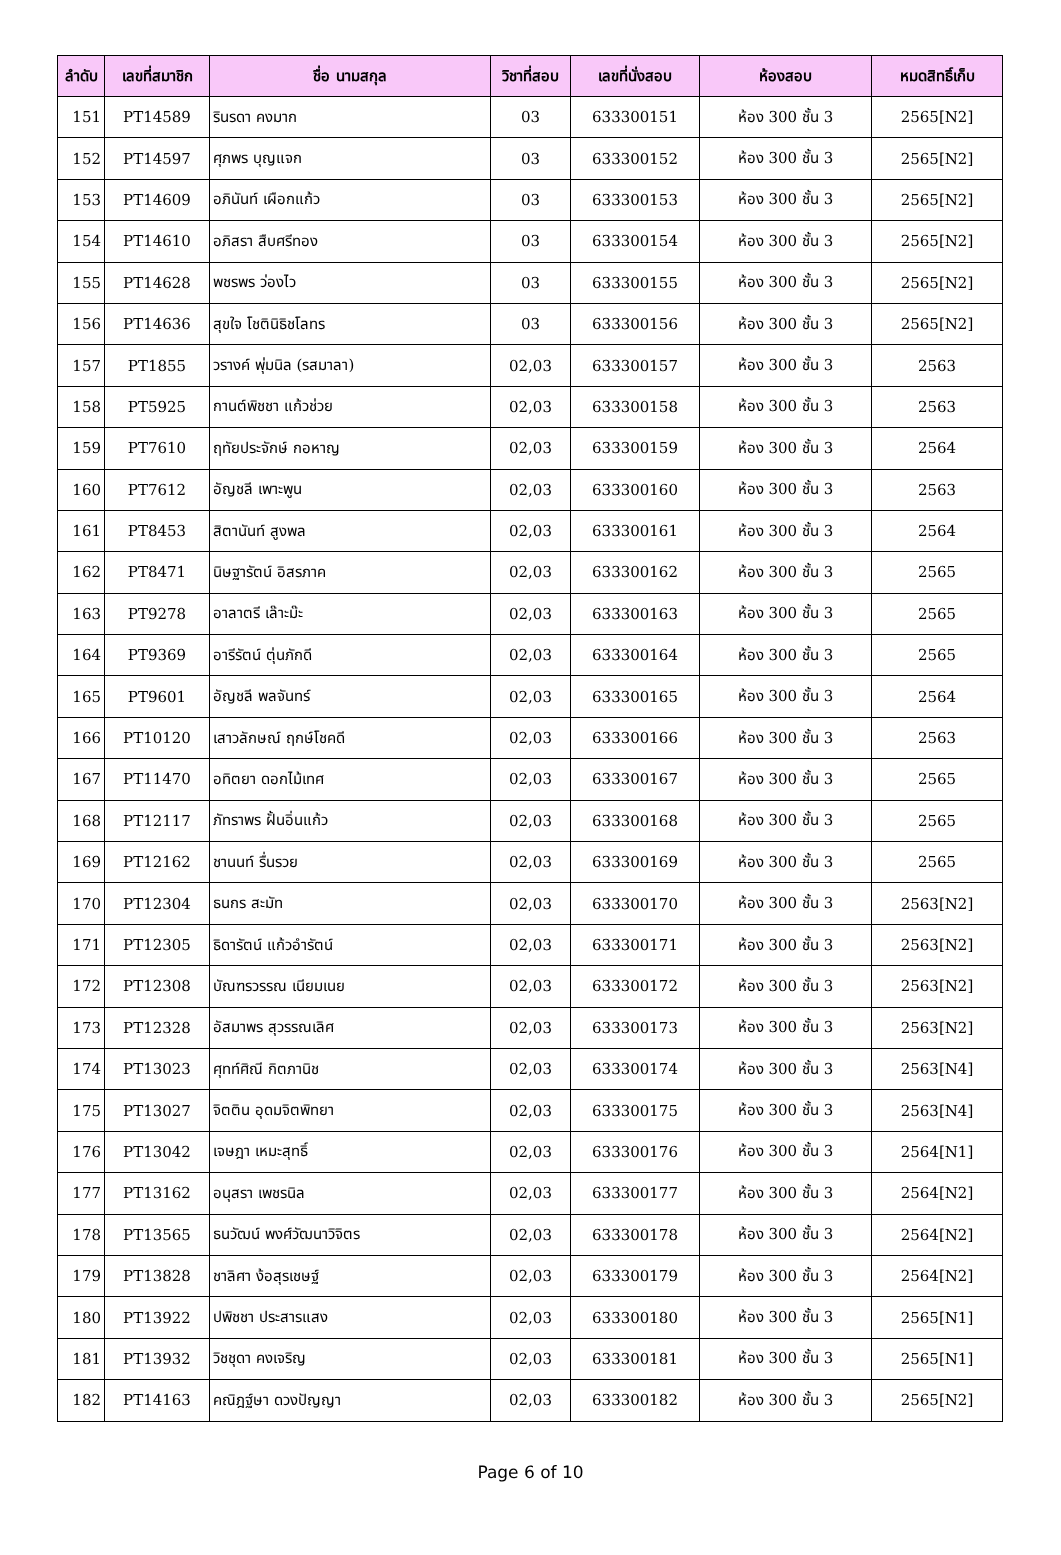| ลำดับ | เลขที่สมาชิก | ชื่อ นามสกุล | วิชาที่สอบ | เลขที่นั่งสอบ | ห้องสอบ | หมดสิทธิ์เก็บ |
| --- | --- | --- | --- | --- | --- | --- |
| 151 | PT14589 | รินรดา คงมาก | 03 | 633300151 | ห้อง 300 ชั้น 3 | 2565[N2] |
| 152 | PT14597 | ศุภพร บุญแจก | 03 | 633300152 | ห้อง 300 ชั้น 3 | 2565[N2] |
| 153 | PT14609 | อภินันท์ เผือกแก้ว | 03 | 633300153 | ห้อง 300 ชั้น 3 | 2565[N2] |
| 154 | PT14610 | อภิสรา สืบศรีทอง | 03 | 633300154 | ห้อง 300 ชั้น 3 | 2565[N2] |
| 155 | PT14628 | พชรพร ว่องไว | 03 | 633300155 | ห้อง 300 ชั้น 3 | 2565[N2] |
| 156 | PT14636 | สุขใจ โชตินิธิชโลทร | 03 | 633300156 | ห้อง 300 ชั้น 3 | 2565[N2] |
| 157 | PT1855 | วรางค์ พุ่มนิล (รสมาลา) | 02,03 | 633300157 | ห้อง 300 ชั้น 3 | 2563 |
| 158 | PT5925 | กานต์พิชชา แก้วช่วย | 02,03 | 633300158 | ห้อง 300 ชั้น 3 | 2563 |
| 159 | PT7610 | ฤทัยประจักษ์ กอหาญ | 02,03 | 633300159 | ห้อง 300 ชั้น 3 | 2564 |
| 160 | PT7612 | อัญชลี เพาะพูน | 02,03 | 633300160 | ห้อง 300 ชั้น 3 | 2563 |
| 161 | PT8453 | สิตานันท์ สูงพล | 02,03 | 633300161 | ห้อง 300 ชั้น 3 | 2564 |
| 162 | PT8471 | นิษฐารัตน์ อิสรภาค | 02,03 | 633300162 | ห้อง 300 ชั้น 3 | 2565 |
| 163 | PT9278 | อาลาตรี เล๊าะม๊ะ | 02,03 | 633300163 | ห้อง 300 ชั้น 3 | 2565 |
| 164 | PT9369 | อารีรัตน์ ตุ่นภักดี | 02,03 | 633300164 | ห้อง 300 ชั้น 3 | 2565 |
| 165 | PT9601 | อัญชลี พลจันทร์ | 02,03 | 633300165 | ห้อง 300 ชั้น 3 | 2564 |
| 166 | PT10120 | เสาวลักษณ์ ฤกษ์โชคดี | 02,03 | 633300166 | ห้อง 300 ชั้น 3 | 2563 |
| 167 | PT11470 | อทิตยา ดอกไม้เทศ | 02,03 | 633300167 | ห้อง 300 ชั้น 3 | 2565 |
| 168 | PT12117 | ภัทราพร ฝั้นอิ่นแก้ว | 02,03 | 633300168 | ห้อง 300 ชั้น 3 | 2565 |
| 169 | PT12162 | ชานนท์ รื่นรวย | 02,03 | 633300169 | ห้อง 300 ชั้น 3 | 2565 |
| 170 | PT12304 | ธนกร สะมัท | 02,03 | 633300170 | ห้อง 300 ชั้น 3 | 2563[N2] |
| 171 | PT12305 | ธิดารัตน์ แก้วอำรัตน์ | 02,03 | 633300171 | ห้อง 300 ชั้น 3 | 2563[N2] |
| 172 | PT12308 | บัณฑรวรรณ เนียมเนย | 02,03 | 633300172 | ห้อง 300 ชั้น 3 | 2563[N2] |
| 173 | PT12328 | อัสมาพร สุวรรณเลิศ | 02,03 | 633300173 | ห้อง 300 ชั้น 3 | 2563[N2] |
| 174 | PT13023 | ศุทท์ศิณี กิตภานิช | 02,03 | 633300174 | ห้อง 300 ชั้น 3 | 2563[N4] |
| 175 | PT13027 | จิตติน อุดมจิตพิทยา | 02,03 | 633300175 | ห้อง 300 ชั้น 3 | 2563[N4] |
| 176 | PT13042 | เจษฎา เหมะสุทธิ์ | 02,03 | 633300176 | ห้อง 300 ชั้น 3 | 2564[N1] |
| 177 | PT13162 | อนุสรา เพชรนิล | 02,03 | 633300177 | ห้อง 300 ชั้น 3 | 2564[N2] |
| 178 | PT13565 | ธนวัฒน์ พงศ์วัฒนาวิจิตร | 02,03 | 633300178 | ห้อง 300 ชั้น 3 | 2564[N2] |
| 179 | PT13828 | ชาลิศา ง้อสุรเชษฐ์ | 02,03 | 633300179 | ห้อง 300 ชั้น 3 | 2564[N2] |
| 180 | PT13922 | ปพิชชา ประสารแสง | 02,03 | 633300180 | ห้อง 300 ชั้น 3 | 2565[N1] |
| 181 | PT13932 | วิชชุดา คงเจริญ | 02,03 | 633300181 | ห้อง 300 ชั้น 3 | 2565[N1] |
| 182 | PT14163 | คณิฎฐ์ษา ดวงปัญญา | 02,03 | 633300182 | ห้อง 300 ชั้น 3 | 2565[N2] |
Page 6 of 10